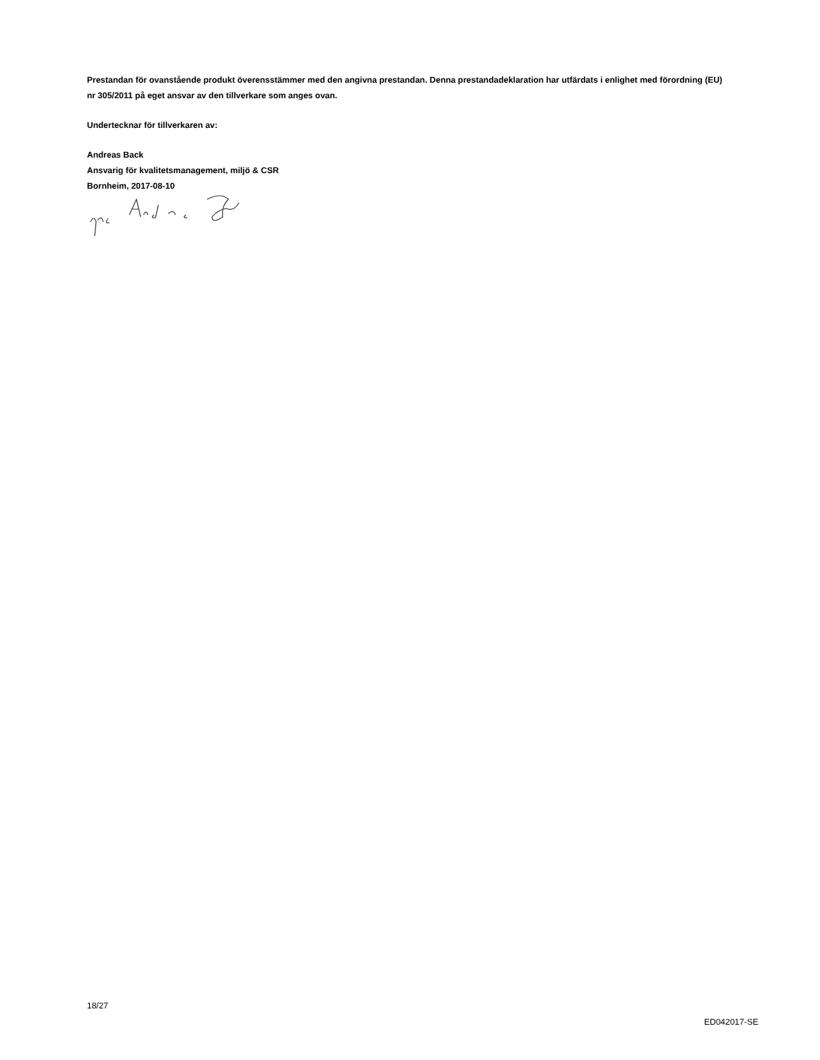Prestandan för ovanstående produkt överensstämmer med den angivna prestandan. Denna prestandadeklaration har utfärdats i enlighet med förordning (EU) nr 305/2011 på eget ansvar av den tillverkare som anges ovan.
Undertecknar för tillverkaren av:
Andreas Back
Ansvarig för kvalitetsmanagement, miljö & CSR
Bornheim, 2017-08-10
18/27
ED042017-SE